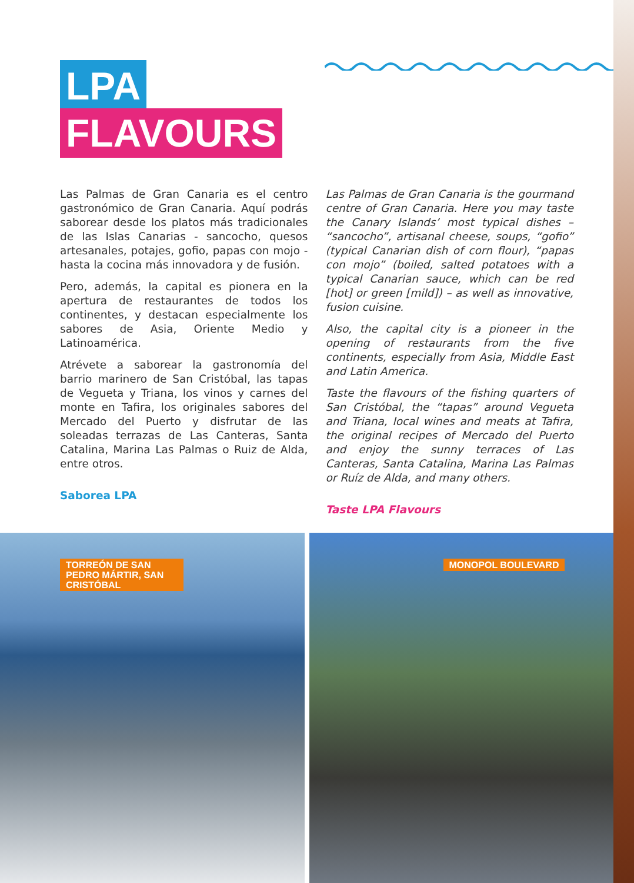LPA
FLAVOURS
Las Palmas de Gran Canaria es el centro gastronómico de Gran Canaria. Aquí podrás saborear desde los platos más tradicionales de las Islas Canarias - sancocho, quesos artesanales, potajes, gofio, papas con mojo - hasta la cocina más innovadora y de fusión.
Pero, además, la capital es pionera en la apertura de restaurantes de todos los continentes, y destacan especialmente los sabores de Asia, Oriente Medio y Latinoamérica.
Atrévete a saborear la gastronomía del barrio marinero de San Cristóbal, las tapas de Vegueta y Triana, los vinos y carnes del monte en Tafira, los originales sabores del Mercado del Puerto y disfrutar de las soleadas terrazas de Las Canteras, Santa Catalina, Marina Las Palmas o Ruiz de Alda, entre otros.
Saborea LPA
Las Palmas de Gran Canaria is the gourmand centre of Gran Canaria. Here you may taste the Canary Islands’ most typical dishes – “sancocho”, artisanal cheese, soups, “gofio” (typical Canarian dish of corn flour), “papas con mojo” (boiled, salted potatoes with a typical Canarian sauce, which can be red [hot] or green [mild]) – as well as innovative, fusion cuisine.
Also, the capital city is a pioneer in the opening of restaurants from the five continents, especially from Asia, Middle East and Latin America.
Taste the flavours of the fishing quarters of San Cristóbal, the “tapas” around Vegueta and Triana, local wines and meats at Tafira, the original recipes of Mercado del Puerto and enjoy the sunny terraces of Las Canteras, Santa Catalina, Marina Las Palmas or Ruíz de Alda, and many others.
Taste LPA Flavours
TORREÓN DE SAN PEDRO MÁRTIR, SAN CRISTÓBAL
MONOPOL BOULEVARD